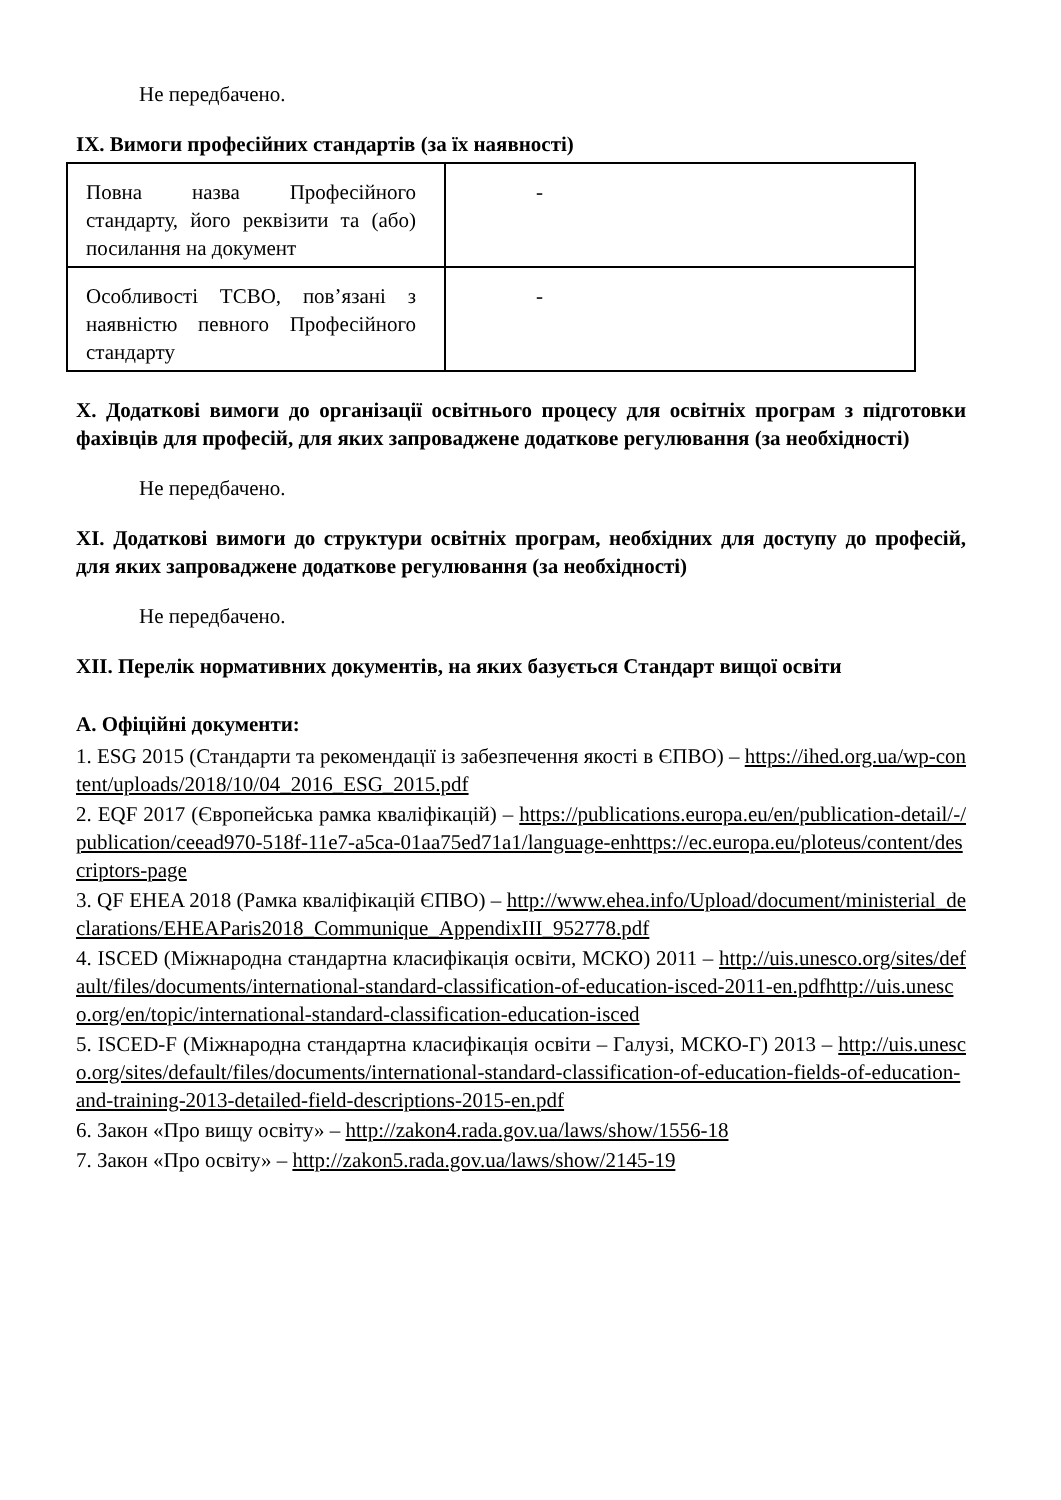Не передбачено.
IX. Вимоги професійних стандартів (за їх наявності)
| Повна назва Професійного стандарту, його реквізити та (або) посилання на документ | - |
| Особливості ТСВО, пов’язані з наявністю певного Професійного стандарту | - |
X. Додаткові вимоги до організації освітнього процесу для освітніх програм з підготовки фахівців для професій, для яких запроваджене додаткове регулювання (за необхідності)
Не передбачено.
XI. Додаткові вимоги до структури освітніх програм, необхідних для доступу до професій, для яких запроваджене додаткове регулювання (за необхідності)
Не передбачено.
XII. Перелік нормативних документів, на яких базується Стандарт вищої освіти
А. Офіційні документи:
1. ESG 2015 (Стандарти та рекомендації із забезпечення якості в ЄПВО) – https://ihed.org.ua/wp-content/uploads/2018/10/04_2016_ESG_2015.pdf
2. EQF 2017 (Європейська рамка кваліфікацій) – https://publications.europa.eu/en/publication-detail/-/publication/ceead970-518f-11e7-a5ca-01aa75ed71a1/language-enhttps://ec.europa.eu/ploteus/content/descriptors-page
3. QF EHEA 2018 (Рамка кваліфікацій ЄПВО) – http://www.ehea.info/Upload/document/ministerial_declarations/EHEAParis2018_Communique_AppendixIII_952778.pdf
4. ISCED (Міжнародна стандартна класифікація освіти, МСКО) 2011 – http://uis.unesco.org/sites/default/files/documents/international-standard-classification-of-education-isced-2011-en.pdfhttp://uis.unesco.org/en/topic/international-standard-classification-education-isced
5. ISCED-F (Міжнародна стандартна класифікація освіти – Галузі, МСКО-Г) 2013 – http://uis.unesco.org/sites/default/files/documents/international-standard-classification-of-education-fields-of-education-and-training-2013-detailed-field-descriptions-2015-en.pdf
6. Закон «Про вищу освіту» – http://zakon4.rada.gov.ua/laws/show/1556-18
7. Закон «Про освіту» – http://zakon5.rada.gov.ua/laws/show/2145-19